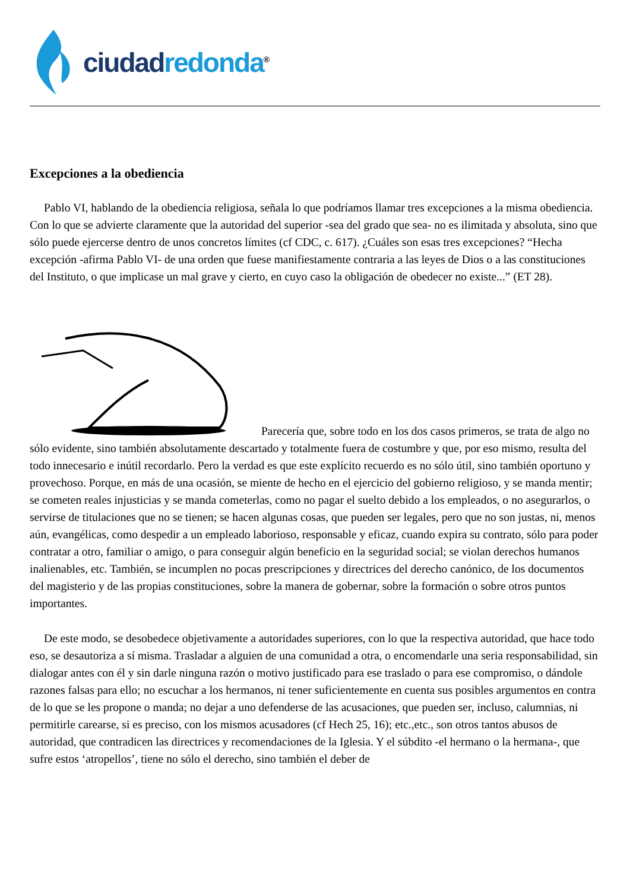ciudad redonda<sup>®</sup>
Excepciones a la obediencia
Pablo VI, hablando de la obediencia religiosa, señala lo que podríamos llamar tres excepciones a la misma obediencia. Con lo que se advierte claramente que la autoridad del superior -sea del grado que sea- no es ilimitada y absoluta, sino que sólo puede ejercerse dentro de unos concretos límites (cf CDC, c. 617). ¿Cuáles son esas tres excepciones? “Hecha excepción -afirma Pablo VI- de una orden que fuese manifiestamente contraria a las leyes de Dios o a las constituciones del Instituto, o que implicase un mal grave y cierto, en cuyo caso la obligación de obedecer no existe...” (ET 28).
Parecería que, sobre todo en los dos casos primeros, se trata de algo no sólo evidente, sino también absolutamente descartado y totalmente fuera de costumbre y que, por eso mismo, resulta del todo innecesario e inútil recordarlo. Pero la verdad es que este explícito recuerdo es no sólo útil, sino también oportuno y provechoso. Porque, en más de una ocasión, se miente de hecho en el ejercicio del gobierno religioso, y se manda mentir; se cometen reales injusticias y se manda cometerlas, como no pagar el suelto debido a los empleados, o no asegurarlos, o servirse de titulaciones que no se tienen; se hacen algunas cosas, que pueden ser legales, pero que no son justas, ni, menos aún, evangélicas, como despedir a un empleado laborioso, responsable y eficaz, cuando expira su contrato, sólo para poder contratar a otro, familiar o amigo, o para conseguir algún beneficio en la seguridad social; se violan derechos humanos inalienables, etc. También, se incumplen no pocas prescripciones y directrices del derecho canónico, de los documentos del magisterio y de las propias constituciones, sobre la manera de gobernar, sobre la formación o sobre otros puntos importantes.
De este modo, se desobedece objetivamente a autoridades superiores, con lo que la respectiva autoridad, que hace todo eso, se desautoriza a sí misma. Trasladar a alguien de una comunidad a otra, o encomendarle una seria responsabilidad, sin dialogar antes con él y sin darle ninguna razón o motivo justificado para ese traslado o para ese compromiso, o dándole razones falsas para ello; no escuchar a los hermanos, ni tener suficientemente en cuenta sus posibles argumentos en contra de lo que se les propone o manda; no dejar a uno defenderse de las acusaciones, que pueden ser, incluso, calumnias, ni permitirle carearse, si es preciso, con los mismos acusadores (cf Hech 25, 16); etc.,etc., son otros tantos abusos de autoridad, que contradicen las directrices y recomendaciones de la Iglesia. Y el súbdito -el hermano o la hermana-, que sufre estos ‘atropellos’, tiene no sólo el derecho, sino también el deber de